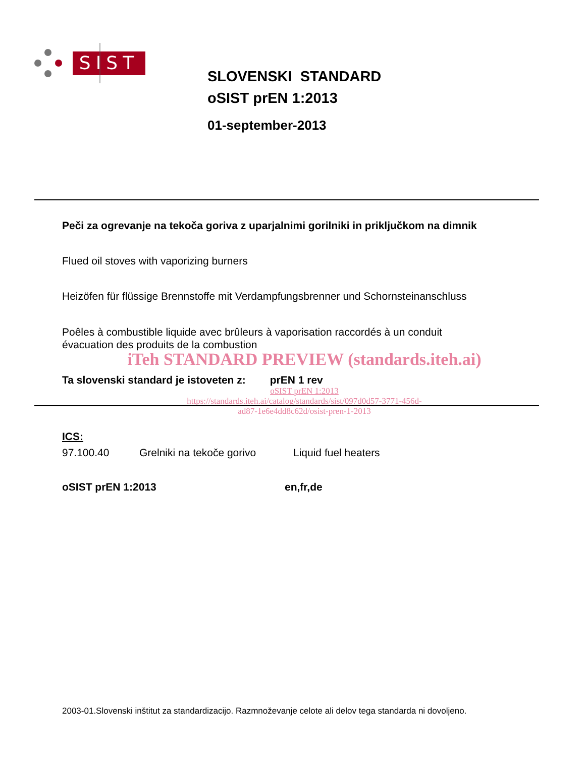SIST
SLOVENSKI STANDARD
oSIST prEN 1:2013
01-september-2013
Peči za ogrevanje na tekoča goriva z uparjalnimi gorilniki in priključkom na dimnik
Flued oil stoves with vaporizing burners
Heizöfen für flüssige Brennstoffe mit Verdampfungsbrenner und Schornsteinanschluss
Poêles à combustible liquide avec brûleurs à vaporisation raccordés à un conduit
évacuation des produits de la combustion
iTeh STANDARD PREVIEW (standards.iteh.ai)
Ta slovenski standard je istoveten z: prEN 1 rev
oSIST prEN 1:2013
https://standards.iteh.ai/catalog/standards/sist/097d0d57-3771-456d-
ad87-1e6e4dd8c62d/osist-pren-1-2013
ICS:
97.100.40 Grelniki na tekoče gorivo Liquid fuel heaters
oSIST prEN 1:2013 en,fr,de
2003-01.Slovenski inštitut za standardizacijo. Razmnoževanje celote ali delov tega standarda ni dovoljeno.